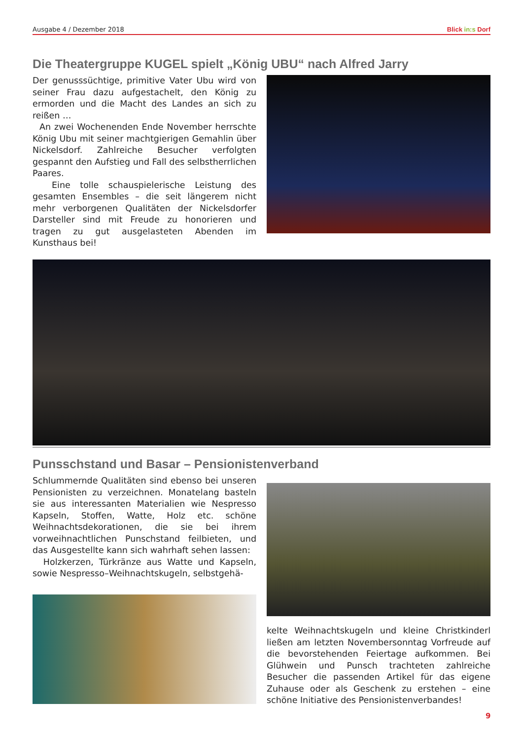Ausgabe 4 / Dezember 2018 Blick in:s Dorf
Die Theatergruppe KUGEL spielt „König UBU“ nach Alfred Jarry
Der genusssüchtige, primitive Vater Ubu wird von seiner Frau dazu aufgestachelt, den König zu ermorden und die Macht des Landes an sich zu reißen …
An zwei Wochenenden Ende November herrschte König Ubu mit seiner machtgierigen Gemahlin über Nickelsdorf. Zahlreiche Besucher verfolgten gespannt den Aufstieg und Fall des selbstherrlichen Paares.
Eine tolle schauspielerische Leistung des gesamten Ensembles – die seit längerem nicht mehr verborgenen Qualitäten der Nickelsdorfer Darsteller sind mit Freude zu honorieren und tragen zu gut ausgelasteten Abenden im Kunsthaus bei!
Punsschstand und Basar – Pensionistenverband
Schlummernde Qualitäten sind ebenso bei unseren Pensionisten zu verzeichnen. Monatelang basteln sie aus interessanten Materialien wie Nespresso Kapseln, Stoffen, Watte, Holz etc. schöne Weihnachtsdekorationen, die sie bei ihrem vorweihnachtlichen Punschstand feilbieten, und das Ausgestellte kann sich wahrhaft sehen lassen:
Holzkerzen, Türkränze aus Watte und Kapseln, sowie Nespresso–Weihnachtskugeln, selbstgehä-
kelte Weihnachtskugeln und kleine Christkinderl ließen am letzten Novembersonntag Vorfreude auf die bevorstehenden Feiertage aufkommen. Bei Glühwein und Punsch trachteten zahlreiche Besucher die passenden Artikel für das eigene Zuhause oder als Geschenk zu erstehen – eine schöne Initiative des Pensionistenverbandes!
9